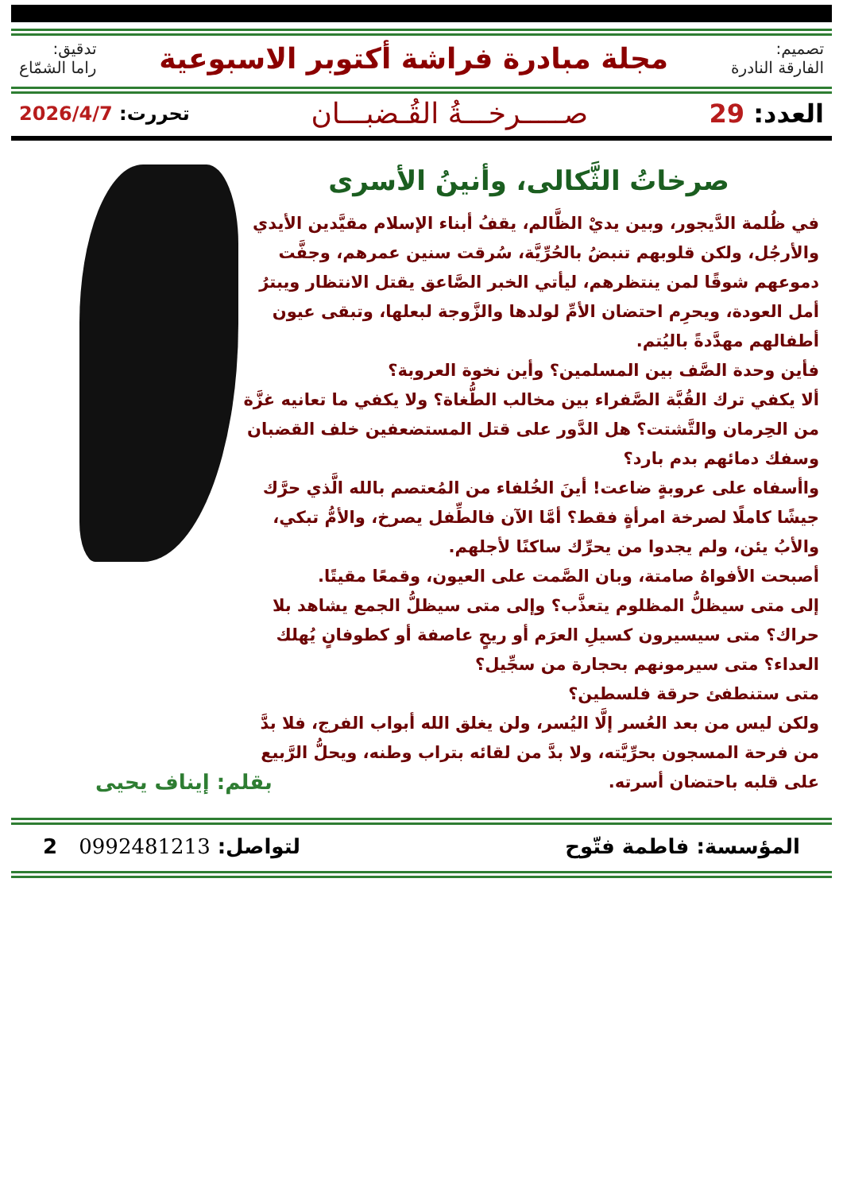تصميم:
الفارقة النادرة
مجلة مبادرة فراشة أكتوبر الاسبوعية
تدقيق:
راما الشمّاع
العدد: 29 صـــــرخـــةُ القُـضبـــان
تحررت: 2026/4/7
صرخاتُ الثَّكالى، وأنينُ الأسرى
في ظُلمة الدَّيجور، وبين يديْ الظَّالم، يقفُ أبناء الإسلام مقيَّدين الأيدي والأرجُل، ولكن قلوبهم تنبضُ بالحُرِّيَّة، سُرقت سنين عمرهم، وجفَّت دموعهم شوقًا لمن ينتظرهم، ليأتي الخبر الصَّاعق يقتل الانتظار ويبترُ أمل العودة، ويحرِم احتضان الأمِّ لولدها والزَّوجة لبعلها، وتبقى عيون أطفالهم مهدَّدةً باليُتم.
فأين وحدة الصَّف بين المسلمين؟ وأين نخوة العروبة؟
ألا يكفي ترك القُبَّة الصَّفراء بين مخالب الطُّغاة؟ ولا يكفي ما تعانيه غزَّة من الحِرمان والتَّشتت؟ هل الدَّور على قتل المستضعفين خلف القضبان وسفك دمائهم بدم بارد؟
واأسفاه على عروبةٍ ضاعت! أينَ الخُلفاء من المُعتصم بالله الَّذي حرَّك جيشًا كاملًا لصرخة امرأةٍ فقط؟ أمَّا الآن فالطِّفل يصرخ، والأمُّ تبكي، والأبُ يئن، ولم يجدوا من يحرِّك ساكنًا لأجلهم.
أصبحت الأفواهُ صامتة، وبان الصَّمت على العيون، وقمعًا مقيتًا.
إلى متى سيظلُّ المظلوم يتعذَّب؟ وإلى متى سيظلُّ الجمع يشاهد بلا حراك؟ متى سيسيرون كسيلِ العرَم أو ريحٍ عاصفة أو كطوفانٍ يُهلك العداء؟ متى سيرمونهم بحجارة من سجِّيل؟
متى ستنطفئ حرقة فلسطين؟
ولكن ليس من بعد العُسر إلَّا اليُسر، ولن يغلق الله أبواب الفرج، فلا بدَّ من فرحة المسجون بحرِّيَّته، ولا بدَّ من لقائه بتراب وطنه، ويحلُّ الرَّبيع على قلبه باحتضان أسرته.
بقلم: إيناف يحيى
المؤسسة: فاطمة فتّوح لتواصل: 0992481213 2